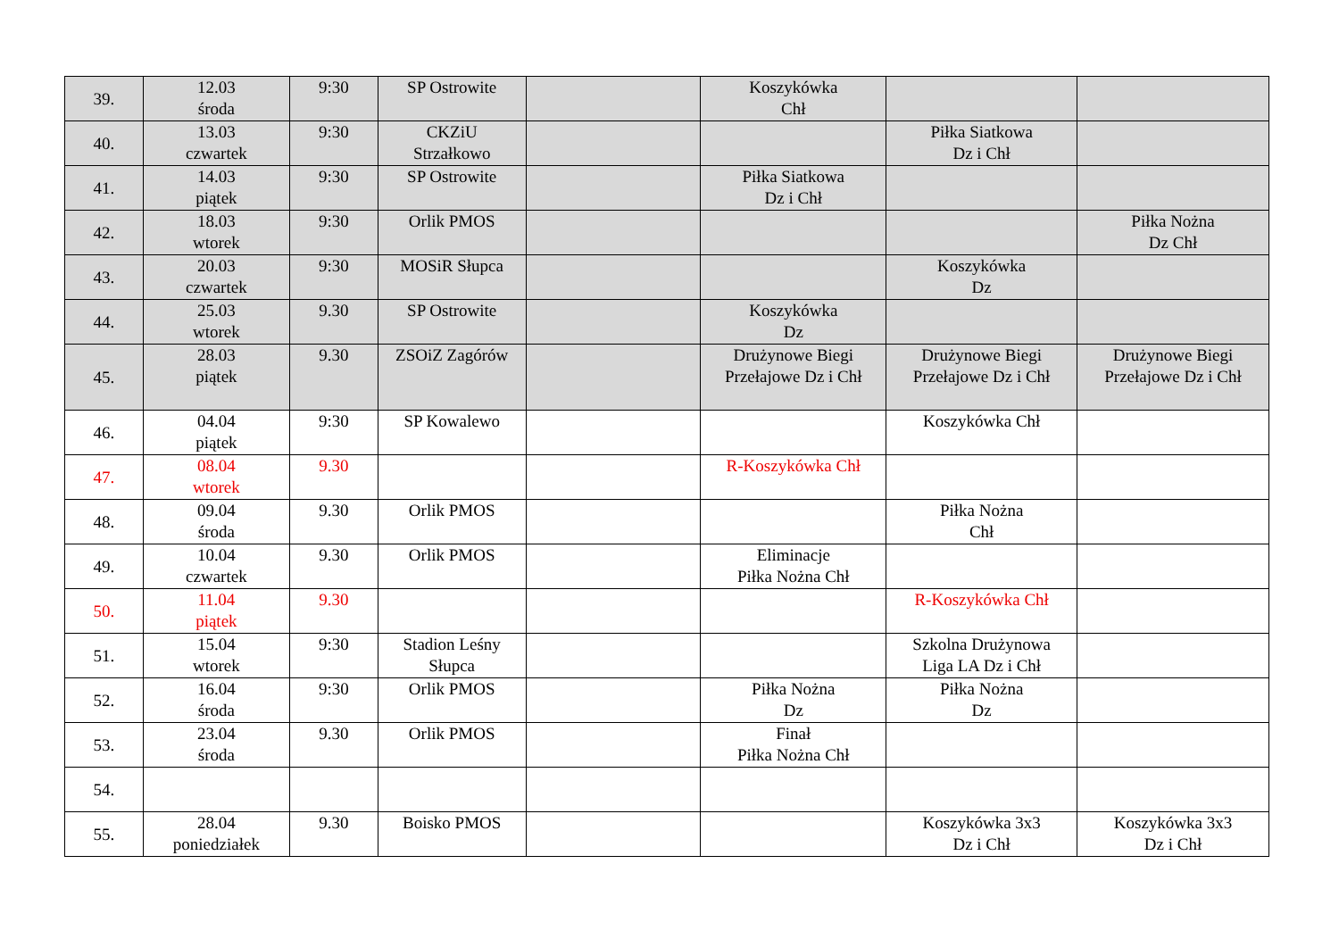| 39. | 12.03 środa | 9:30 | SP Ostrowite | | Koszykówka Chł | | |
| 40. | 13.03 czwartek | 9:30 | CKZiU Strzałkowo | | | Piłka Siatkowa Dz i Chł | |
| 41. | 14.03 piątek | 9:30 | SP Ostrowite | | Piłka Siatkowa Dz i Chł | | |
| 42. | 18.03 wtorek | 9:30 | Orlik PMOS | | | | Piłka Nożna Dz Chł |
| 43. | 20.03 czwartek | 9:30 | MOSiR Słupca | | | Koszykówka Dz | |
| 44. | 25.03 wtorek | 9.30 | SP Ostrowite | | Koszykówka Dz | | |
| 45. | 28.03 piątek | 9.30 | ZSOiZ Zagórów | | Drużynowe Biegi Przełajowe Dz i Chł | Drużynowe Biegi Przełajowe Dz i Chł | Drużynowe Biegi Przełajowe Dz i Chł |
| 46. | 04.04 piątek | 9:30 | SP Kowalewo | | | Koszykówka Chł | |
| 47. | 08.04 wtorek | 9.30 | | | R-Koszykówka Chł | | |
| 48. | 09.04 środa | 9.30 | Orlik PMOS | | | Piłka Nożna Chł | |
| 49. | 10.04 czwartek | 9.30 | Orlik PMOS | | Eliminacje Piłka Nożna Chł | | |
| 50. | 11.04 piątek | 9.30 | | | | R-Koszykówka Chł | |
| 51. | 15.04 wtorek | 9:30 | Stadion Leśny Słupca | | | Szkolna Drużynowa Liga LA Dz i Chł | |
| 52. | 16.04 środa | 9:30 | Orlik PMOS | | Piłka Nożna Dz | Piłka Nożna Dz | |
| 53. | 23.04 środa | 9.30 | Orlik PMOS | | Finał Piłka Nożna Chł | | |
| 54. | | | | | | | |
| 55. | 28.04 poniedziałek | 9.30 | Boisko PMOS | | | Koszykówka 3x3 Dz i Chł | Koszykówka 3x3 Dz i Chł |